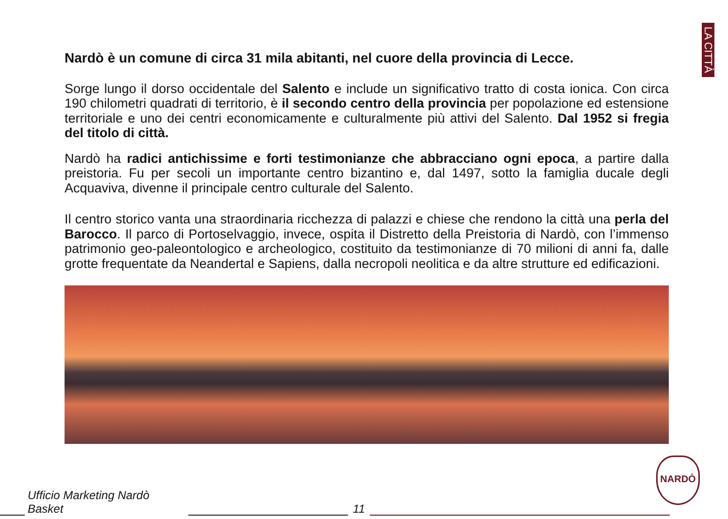LA CITTÀ
Nardò è un comune di circa 31 mila abitanti, nel cuore della provincia di Lecce.
Sorge lungo il dorso occidentale del Salento e include un significativo tratto di costa ionica. Con circa 190 chilometri quadrati di territorio, è il secondo centro della provincia per popolazione ed estensione territoriale e uno dei centri economicamente e culturalmente più attivi del Salento. Dal 1952 si fregia del titolo di città.
Nardò ha radici antichissime e forti testimonianze che abbracciano ogni epoca, a partire dalla preistoria. Fu per secoli un importante centro bizantino e, dal 1497, sotto la famiglia ducale degli Acquaviva, divenne il principale centro culturale del Salento.
Il centro storico vanta una straordinaria ricchezza di palazzi e chiese che rendono la città una perla del Barocco. Il parco di Portoselvaggio, invece, ospita il Distretto della Preistoria di Nardò, con l’immenso patrimonio geo-paleontologico e archeologico, costituito da testimonianze di 70 milioni di anni fa, dalle grotte frequentate da Neandertal e Sapiens, dalla necropoli neolitica e da altre strutture ed edificazioni.
Ufficio Marketing Nardò Basket 11
NARDÒ